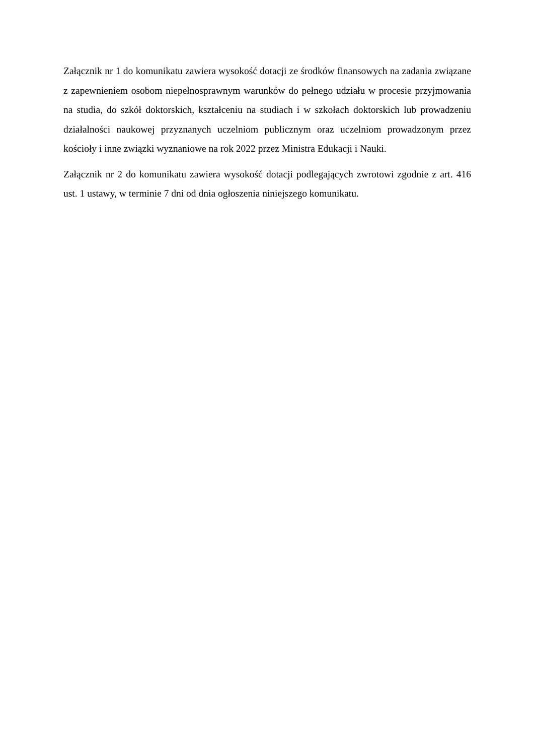Załącznik nr 1 do komunikatu zawiera wysokość dotacji ze środków finansowych na zadania związane z zapewnieniem osobom niepełnosprawnym warunków do pełnego udziału w procesie przyjmowania na studia, do szkół doktorskich, kształceniu na studiach i w szkołach doktorskich lub prowadzeniu działalności naukowej przyznanych uczelniom publicznym oraz uczelniom prowadzonym przez kościoły i inne związki wyznaniowe na rok 2022 przez Ministra Edukacji i Nauki.
Załącznik nr 2 do komunikatu zawiera wysokość dotacji podlegających zwrotowi zgodnie z art. 416 ust. 1 ustawy, w terminie 7 dni od dnia ogłoszenia niniejszego komunikatu.